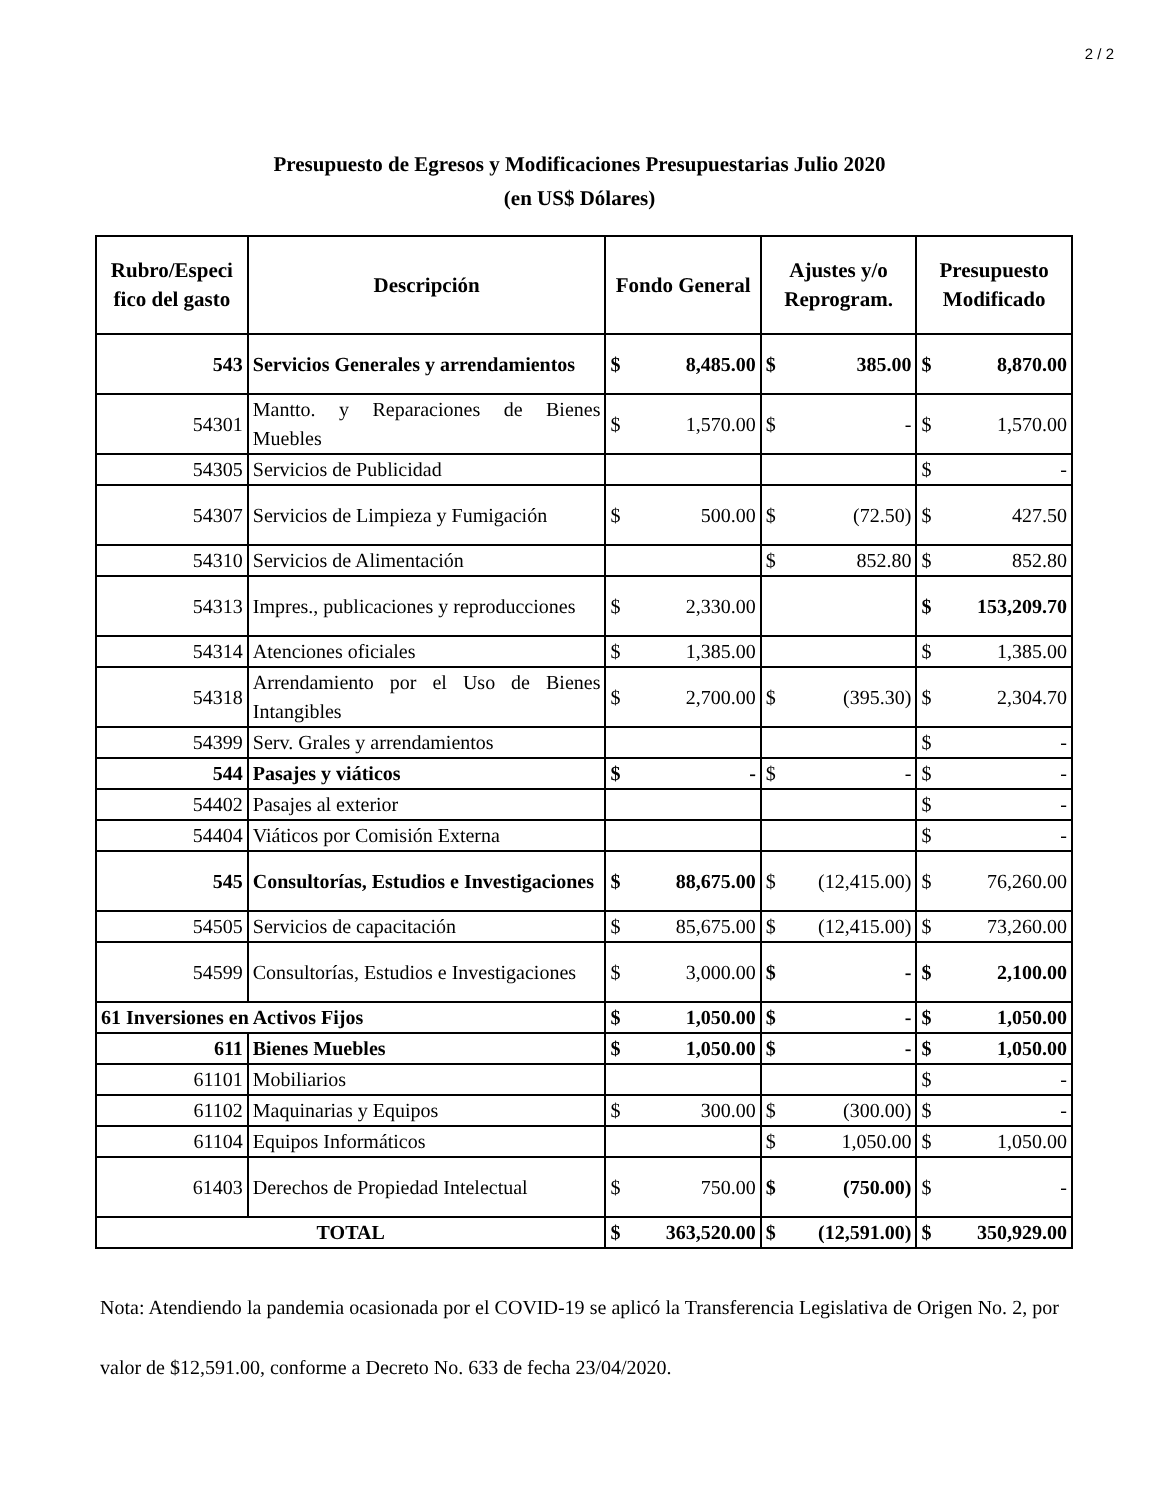2 / 2
Presupuesto de Egresos y Modificaciones Presupuestarias Julio 2020
(en US$ Dólares)
| Rubro/Especi fico del gasto | Descripción | Fondo General | Ajustes y/o Reprogram. | Presupuesto Modificado |
| --- | --- | --- | --- | --- |
| 543 | Servicios Generales y arrendamientos | $ 8,485.00 | $ 385.00 | $ 8,870.00 |
| 54301 | Mantto. y Reparaciones de Bienes Muebles | $ 1,570.00 | $ - | $ 1,570.00 |
| 54305 | Servicios de Publicidad | | | $ - |
| 54307 | Servicios de Limpieza y Fumigación | $ 500.00 | $ (72.50) | $ 427.50 |
| 54310 | Servicios de Alimentación | | $ 852.80 | $ 852.80 |
| 54313 | Impres., publicaciones y reproducciones | $ 2,330.00 | | $ 153,209.70 |
| 54314 | Atenciones oficiales | $ 1,385.00 | | $ 1,385.00 |
| 54318 | Arrendamiento por el Uso de Bienes Intangibles | $ 2,700.00 | $ (395.30) | $ 2,304.70 |
| 54399 | Serv. Grales y arrendamientos | | | $ - |
| 544 | Pasajes y viáticos | $ - | $ - | $ - |
| 54402 | Pasajes al exterior | | | $ - |
| 54404 | Viáticos por Comisión Externa | | | $ - |
| 545 | Consultorías, Estudios e Investigaciones | $ 88,675.00 | $ (12,415.00) | $ 76,260.00 |
| 54505 | Servicios de capacitación | $ 85,675.00 | $ (12,415.00) | $ 73,260.00 |
| 54599 | Consultorías, Estudios e Investigaciones | $ 3,000.00 | $ - | $ 2,100.00 |
| 61 Inversiones en Activos Fijos | | $ 1,050.00 | $ - | $ 1,050.00 |
| 611 | Bienes Muebles | $ 1,050.00 | $ - | $ 1,050.00 |
| 61101 | Mobiliarios | | | $ - |
| 61102 | Maquinarias y Equipos | $ 300.00 | $ (300.00) | $ - |
| 61104 | Equipos Informáticos | | $ 1,050.00 | $ 1,050.00 |
| 61403 | Derechos de Propiedad Intelectual | $ 750.00 | $ (750.00) | $ - |
| TOTAL | | $ 363,520.00 | $ (12,591.00) | $ 350,929.00 |
Nota: Atendiendo la pandemia ocasionada por el COVID-19 se aplicó la Transferencia Legislativa de Origen No. 2, por valor de $12,591.00, conforme a Decreto No. 633 de fecha 23/04/2020.